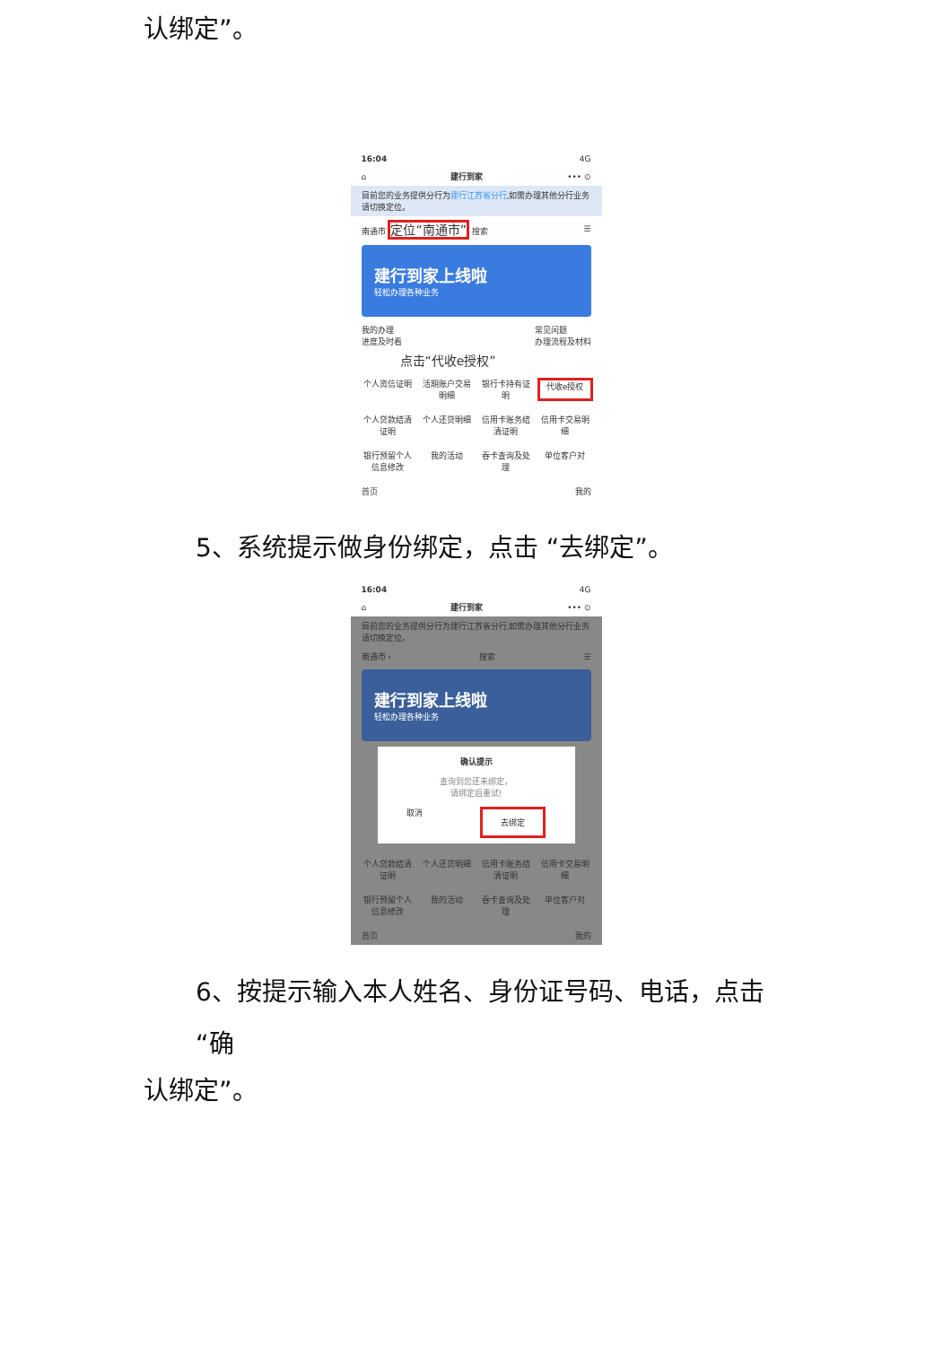认绑定”。
16:04 4G
⌂ 建行到家 ••• ⊙
目前您的业务提供分行为建行江苏省分行,如需办理其他分行业务请切换定位。
南通市 定位“南通市” 搜索 ☰
建行到家上线啦
轻松办理各种业务
我的办理
进度及时看 常见问题
办理流程及材料
点击“代收e授权”
个人资信证明 活期账户交易明细 银行卡持有证明 代收e授权 个人贷款结清证明 个人还贷明细 信用卡账务结清证明 信用卡交易明细 银行预留个人信息修改 我的活动 吞卡查询及处理 单位客户对
首页 我的
5、系统提示做身份绑定，点击 “去绑定”。
16:04 4G
⌂ 建行到家 ••• ⊙
目前您的业务提供分行为建行江苏省分行,如需办理其他分行业务请切换定位。
南通市 › 搜索 ☰
建行到家上线啦
轻松办理各种业务
确认提示
查询到您还未绑定，
请绑定后重试!
取消 去绑定
个人贷款结清证明 个人还贷明细 信用卡账务结清证明 信用卡交易明细 银行预留个人信息修改 我的活动 吞卡查询及处理 单位客户对
首页 我的
6、按提示输入本人姓名、身份证号码、电话，点击 “确
认绑定”。